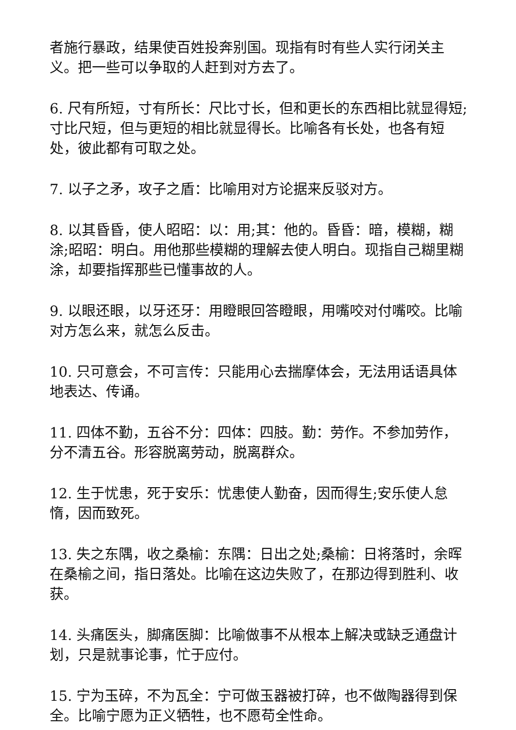者施行暴政，结果使百姓投奔别国。现指有时有些人实行闭关主义。把一些可以争取的人赶到对方去了。
6. 尺有所短，寸有所长：尺比寸长，但和更长的东西相比就显得短;寸比尺短，但与更短的相比就显得长。比喻各有长处，也各有短处，彼此都有可取之处。
7. 以子之矛，攻子之盾：比喻用对方论据来反驳对方。
8. 以其昏昏，使人昭昭：以：用;其：他的。昏昏：暗，模糊，糊涂;昭昭：明白。用他那些模糊的理解去使人明白。现指自己糊里糊涂，却要指挥那些已懂事故的人。
9. 以眼还眼，以牙还牙：用瞪眼回答瞪眼，用嘴咬对付嘴咬。比喻对方怎么来，就怎么反击。
10. 只可意会，不可言传：只能用心去揣摩体会，无法用话语具体地表达、传诵。
11. 四体不勤，五谷不分：四体：四肢。勤：劳作。不参加劳作，分不清五谷。形容脱离劳动，脱离群众。
12. 生于忧患，死于安乐：忧患使人勤奋，因而得生;安乐使人怠惰，因而致死。
13. 失之东隅，收之桑榆：东隅：日出之处;桑榆：日将落时，余晖在桑榆之间，指日落处。比喻在这边失败了，在那边得到胜利、收获。
14. 头痛医头，脚痛医脚：比喻做事不从根本上解决或缺乏通盘计划，只是就事论事，忙于应付。
15. 宁为玉碎，不为瓦全：宁可做玉器被打碎，也不做陶器得到保全。比喻宁愿为正义牺牲，也不愿苟全性命。